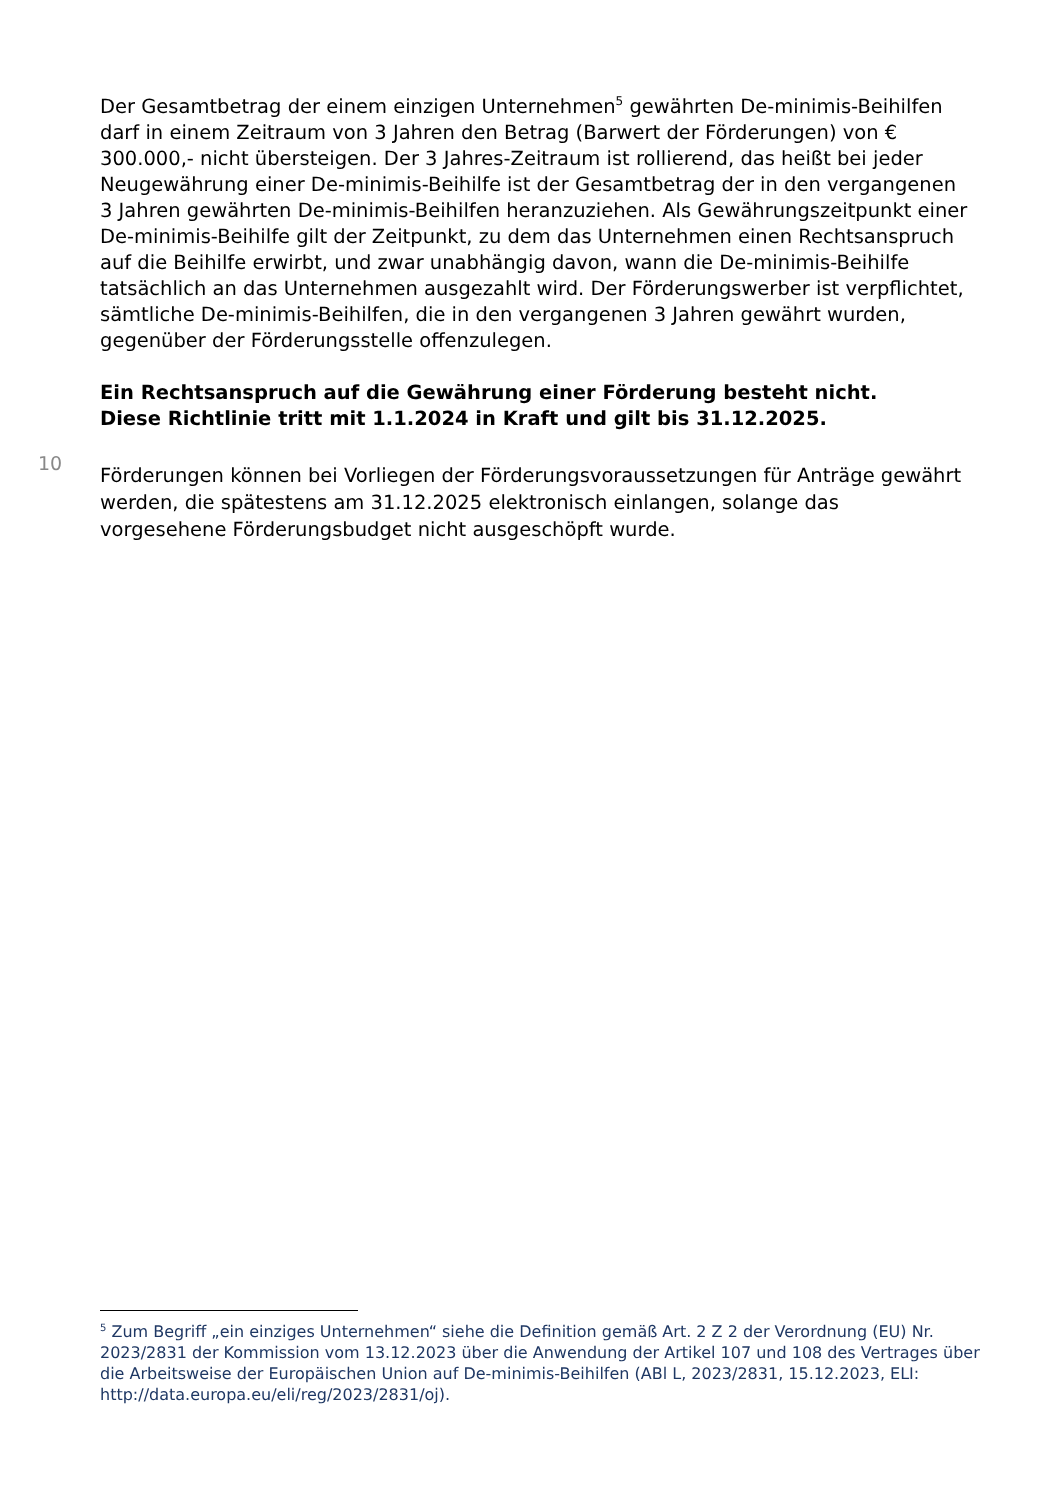Der Gesamtbetrag der einem einzigen Unternehmen<sup>5</sup> gewährten De-minimis-Beihilfen darf in einem Zeitraum von 3 Jahren den Betrag (Barwert der Förderungen) von € 300.000,- nicht übersteigen. Der 3 Jahres-Zeitraum ist rollierend, das heißt bei jeder Neugewährung einer De-minimis-Beihilfe ist der Gesamtbetrag der in den vergangenen 3 Jahren gewährten De-minimis-Beihilfen heranzuziehen. Als Gewährungszeitpunkt einer De-minimis-Beihilfe gilt der Zeitpunkt, zu dem das Unternehmen einen Rechtsanspruch auf die Beihilfe erwirbt, und zwar unabhängig davon, wann die De-minimis-Beihilfe tatsächlich an das Unternehmen ausgezahlt wird. Der Förderungswerber ist verpflichtet, sämtliche De-minimis-Beihilfen, die in den vergangenen 3 Jahren gewährt wurden, gegenüber der Förderungsstelle offenzulegen.
Ein Rechtsanspruch auf die Gewährung einer Förderung besteht nicht.
Diese Richtlinie tritt mit 1.1.2024 in Kraft und gilt bis 31.12.2025.
10
Förderungen können bei Vorliegen der Förderungsvoraussetzungen für Anträge gewährt werden, die spätestens am 31.12.2025 elektronisch einlangen, solange das vorgesehene Förderungsbudget nicht ausgeschöpft wurde.
<sup>5</sup> Zum Begriff „ein einziges Unternehmen“ siehe die Definition gemäß Art. 2 Z 2 der Verordnung (EU) Nr. 2023/2831 der Kommission vom 13.12.2023 über die Anwendung der Artikel 107 und 108 des Vertrages über die Arbeitsweise der Europäischen Union auf De-minimis-Beihilfen (ABl L, 2023/2831, 15.12.2023, ELI: http://data.europa.eu/eli/reg/2023/2831/oj).